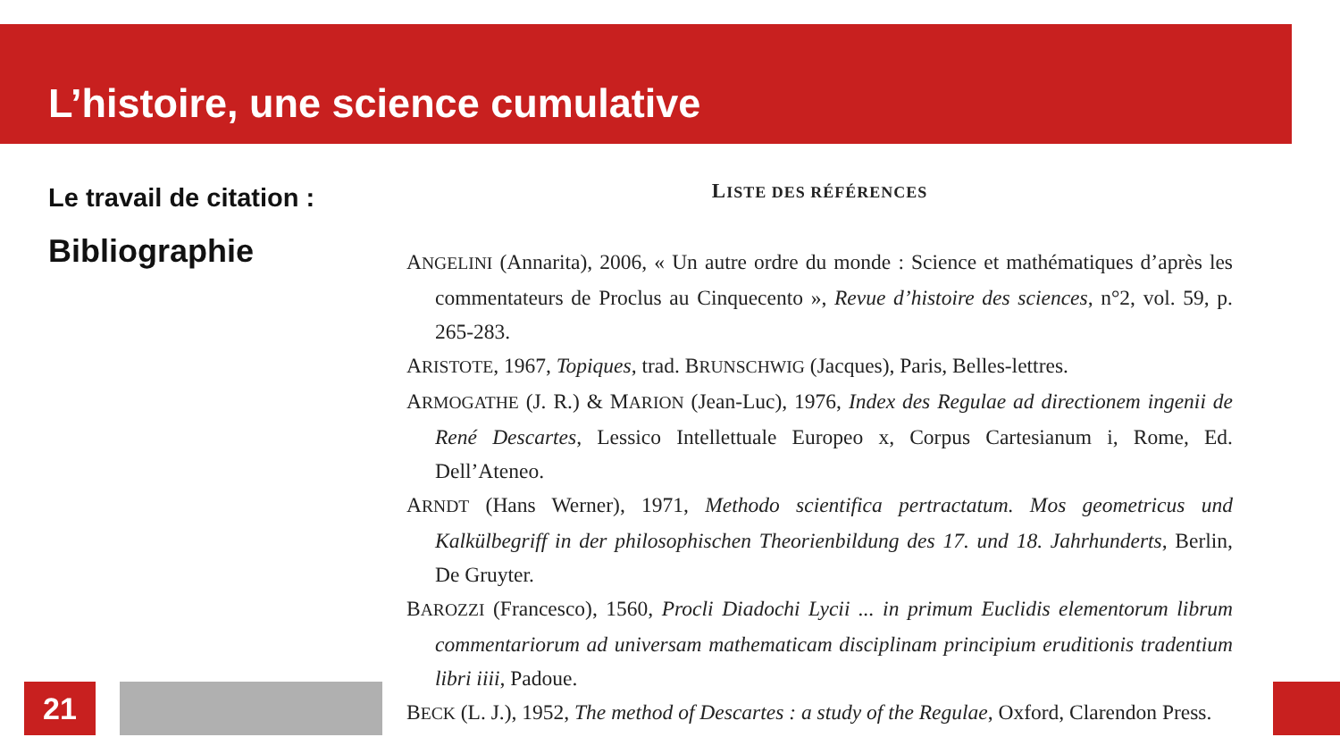L’histoire, une science cumulative
Le travail de citation :
Bibliographie
LISTE DES RÉFÉRENCES
ANGELINI (Annarita), 2006, « Un autre ordre du monde : Science et mathématiques d’après les commentateurs de Proclus au Cinquecento », Revue d’histoire des sciences, n°2, vol. 59, p. 265-283.
ARISTOTE, 1967, Topiques, trad. BRUNSCHWIG (Jacques), Paris, Belles-lettres.
ARMOGATHE (J. R.) & MARION (Jean-Luc), 1976, Index des Regulae ad directionem ingenii de René Descartes, Lessico Intellettuale Europeo x, Corpus Cartesianum i, Rome, Ed. Dell’Ateneo.
ARNDT (Hans Werner), 1971, Methodo scientifica pertractatum. Mos geometricus und Kalkülbegriff in der philosophischen Theorienbildung des 17. und 18. Jahrhunderts, Berlin, De Gruyter.
BAROZZI (Francesco), 1560, Procli Diadochi Lycii ... in primum Euclidis elementorum librum commentariorum ad universam mathematicam disciplinam principium eruditionis tradentium libri iiii, Padoue.
BECK (L. J.), 1952, The method of Descartes : a study of the Regulae, Oxford, Clarendon Press.
21